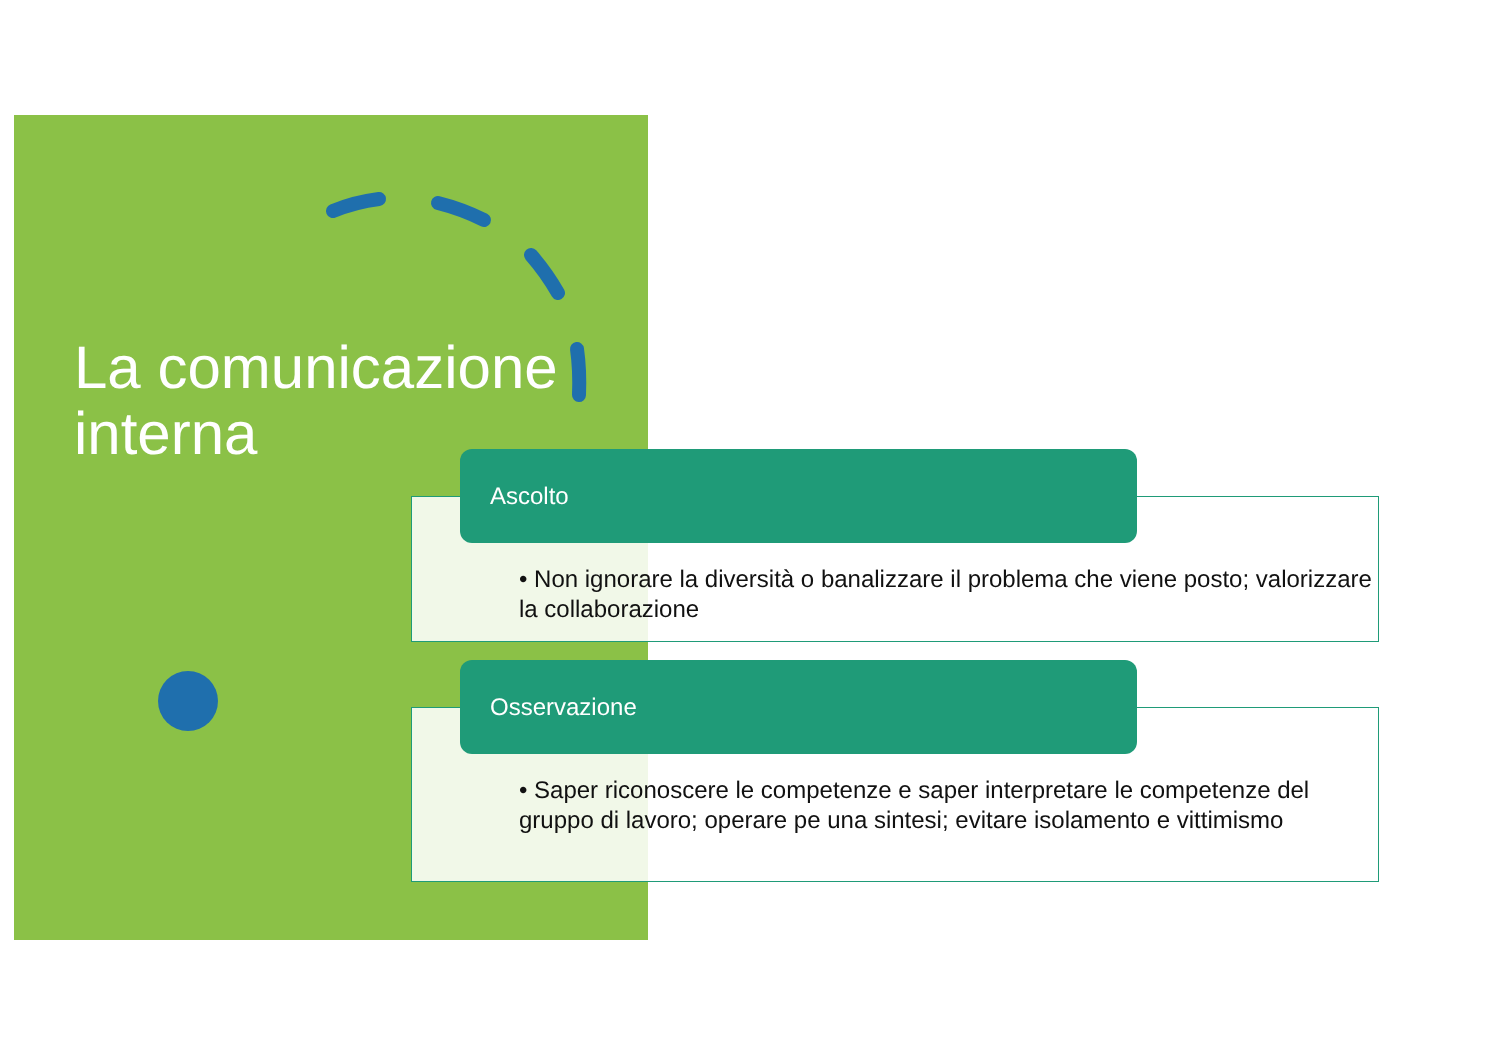La comunicazione
interna
• Non ignorare la diversità o banalizzare il problema che viene posto; valorizzare la collaborazione
Ascolto
• Saper riconoscere le competenze e saper interpretare le competenze del gruppo di lavoro; operare pe una sintesi; evitare isolamento e vittimismo
Osservazione